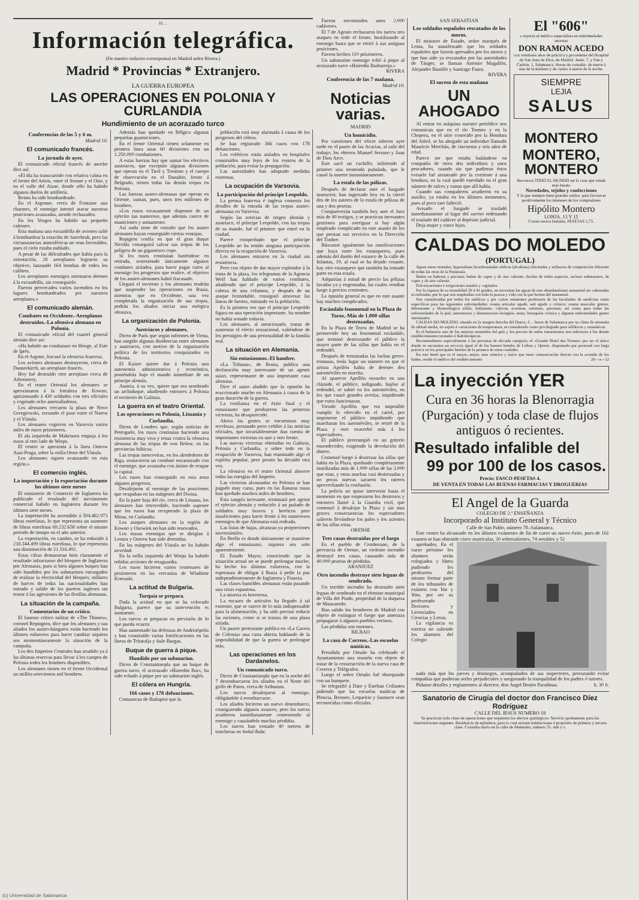El ...
Información telegráfica.
(De nuestro redactor-corresponsal en Madrid señor Rivera.)
Madrid * Provincias * Extranjero.
LA GUERRA EUROPEA
LAS OPERACIONES EN POLONIA Y CURLANDIA
Hundimiento de un acorazado turco
Conferencias de las 5 y 6 m.
Madrid 10.
El comunicado francés.
La jornada de ayer.
El comunicado oficial francés de anoche dice así:
«El día ha transcurrido con relativa calma en el frente del Artois, entre el Somne y el Oise, y en el valle del Aisne, donde sólo ha habido algunos duelos de artillería.
Reims ha sido bombardeado.
En el Argonne, cerca de Fontaine aux charmes, el enemigo intentó atacar nuestras posiciones avanzadas, siendo rechazados.
En los Vosgos ha habido un pequeño cañoneo.
Esta mañana una escuadrilla de aviones salió á bombardear la estación de Sarrebruk, pero las circunstancias atmosféricas no eran favorables, pues el cielo estaba nublado.
A pesar de las dificultades que había para la orientación, 28 aeroplanos lograron su objetivo, lanzando 164 bombas de todos los calibres.
Los aeroplanos enemigos intentaron detener á la escuadrilla, sin conseguirlo.
Fueron provocados varios incendios en los lugares bombardeados por nuestros aeroplanos.»
El comunicado alemán.
Combates en Occidente.-Aeroplanos destruídos.-La ofensiva alemana en Polonia.
El comunicado oficial del cuartel general alemán dice así:
«Ha habido un combatazo en Hooge, al Este de Iprés.
En el Argone, fracasó la ofensiva francesa.
Los aviones alemanes destruyeron, cerca de Dannerkirch, un aeroplano francés.
Hoy fué destruído otro aeroplano cerca de Arbonniery.
En el teatro Oriental los alemanes se aproximaron á la fortaleza de Kowno, aprisionando á 430 soldados con tres oficiales y cogiendo ocho ametralladoras.
Los alemanes cercaron la plaza de Novo Georgiewski, cerrando el paso entre el Narew y el Vístula.
Los alemanes cogieron en Varsovia varios miles de rusos prisioneros.
El ala izquierda de Makensen empuja á los rusos al otro lado de Wiepz.
El centro se aproxima á la línea Ostrow Ausi-Praga, sobre la orilla Oeste del Vístula.
Los alemanes siguen avanzando en esta región.»
El comercio inglés.
La importación y la exportación durante los últimos siete meses
El ministerio de Comercio de Inglaterra ha publicado el resultado del movimiento comercial habido en Inglaterra durante los últimos siete meses.
La importación ha ascendido á 504.482.973 libras esterlinas, lo que representa un aumento de libras esterlinas 69.232.658 sobre el mismo periodo de tiempo en el año anterior.
La exportación, en cambio, se ha reducido á 218.344.499 libras esterlinas, lo que representa una disminución de 21.516.492.
Estas cifras demuestran bien claramente el resultado infructuoso del bloqueo de Inglaterra por Alemania, pues si bien algunos buques han sido hundidos por los submarinos encargados de realizar la efectividad del bloqueo, millares de barcos de todas las nacionalidades han entrado y salido de los puertos ingleses sin temor á las agresiones de las flotillas alemanas.
La situación de la campaña.
Comentarios de un crítico.
El famoso crítico militar de «The Thimes», coronel Repington, dice que los alemanes y sus aliados los austro-húngaros están haciendo los últimos esfuerzos para hacer cambiar siquiera sea momentáneamente la situación de la campaña.
Los dos Imperios Centrales han acudido ya á las últimas reservas para llevar á los campos de Polonia todos los hombres disponibles.
Los alemanes tienen en el frente Occidental un millón setecientos mil hombres.
Además han quedado en Bélgica algunas pequeñas guarniciones.
En el frente Oriental tienen solamente en primera linea unas 60 divisiones con un 1.250.000 combatientes.
A estas fuerzas hay que sumar los efectivos austriacos, que exceptúo algunas divisiones que operan en el Tirol y Trentino y el cuerpo de observación en el Danubio, frente á Belgrado, tienen todas las demás tropas en Polonia.
Las fuerzas austro-alemanas que operan en Oriente, suman, pues, unos tres millones de hombres.
»Los rusos escasamente disponen de un ejército tan numeroso, que además carece de municiones y armamento.
Así nada tiene de extraño que los austro alemanes hayan conseguido ciertas ventajas.
Repigton confía en que el gran duque Nicolás conseguirá salvar sus tropas de los peligros de un gigantesco copo.
Si los rusos continúan batiéndose en retirada, sosteniendo únicamente algunos combates aislados, para hacer pagar caros al enemigo los progresos que realice, el objetivo de los austro-alemanes habrá fracasado.
Llegará el invierno y los alemanes tendrán que suspender las operaciones en Rusia, mientras que en Occidente, una vez completada la organización de sus tropas, podrán los aliados iniciar una enérgica ofensiva.
La organización de Polonia.
Austriacos y alemanes.
Dicen de París que según informes de Viena, han surgido algunas disidencias entre alemanes y austriacos, con motivo de la organización política de los territorios conquistados en Polonia.
El Kaiser quiere dar á Polonia una autonomía administrativa y económica, poniéndola bajo el mando inmediato de un príncipe alemán.
Austria, á su vez, quiere que sea nombrado un archiduque, añadiendo entonces á Polonia el territorio de Galitzia.
La guerra en el teatro Oriental.
Las operaciones en Polonia, Lituania y Curlandia.
Dicen de Londres que, según noticias de Petrogado, los rusos continúan haciendo una resistencia muy viva y tenaz contra la ofensiva alemana de las tropas de von Below, en las provincias bálticas.
Las tropas moscovitas, en los alrededores de Riga, sostuvieron un combate encarnizado con el enemigo, que avanzaba con ánimo de ocupar la capital.
Los rusos han conseguido en esta zona algunos progresos.
Desalojaron al enemigo de las posiciones que ocupaban en las márgenes del Dwina.
En la parte baja del río, cerca de Lituana, los alemanes han retrocedido, haciendo suponer que los rusos han recuperado la plaza de Mitau, en Curlandia.
Los ataques alemanes en la región de Kowno y Osowiek no han sido renovados.
Los masas enemigas que se dirigían á Lomza y Ostrow han sido detenidas.
En las márgenes del Vístula no ha habido novedad.
En la orilla izquierda del Wiepz ha habido reñidas acciones de retaguardia.
Los rusos hicieron varios centenares de prisioneros en las cercanías de Wladimir Koroaski.
La actitud de Bulgaria.
Turquía se prepara.
Dada la actitud en que se ha colocado Bulgaria, parece que su intervención es inminente.
Los turcos se preparan en previsión de lo que pueda ocurrir.
Han aumentado las defensas de Andrinópolis y han construído varias fortificaciones en las líneas de Tchatalja y Sule-Burgas.
Buque de guerra á pique.
Hundido por un submarino.
Dicen de Constantinopla que un buque de guerra turco, el acorazado «Hairedin Bar», ha sido echado á pique por un submarino inglés.
El cólera en Hungría.
166 casos y 178 defunciones.
Comunican de Budapest que la
población está muy alarmada á causa de los progresos del cólera.
Se han registrado 366 casos con 178 defunciones.
Los coléricos están aislados en hospitales construídos muy lejos de los centros de la población, para evitar la propagación.
Las autoridades han adoptado medidas extremas.
La ocupación de Varsovia.
La participación del príncipe Leopoldo.
La prensa francesa é inglesa comenta los detalles de la entrada de las tropas austro-alemanas en Varsovia.
Según las noticias de origen alemán y austriaco, el príncipe Leopoldo, con las tropas de su mando, fué el primero que entró en la ciudad.
Parece comprobado que el príncipe Leopoldo no ha tenido ninguna participación directa en la ocupación de Varsovia.
Los alemanes entraron en la ciudad sin resistencia.
Pero con objeto de dar mayor esplendor á la toma de la plaza, los telegramas de la Agencia Wolf han hablado de varios combates, añadiendo que el príncipe Leopoldo, á la cabeza de una columna, y después de un ataque formidable, consiguió atravesar las líneas de fuertes, entrando en la población.
Es la primera vez que el príncipe Leopoldo figura en una operación importante. Su nombre no había sonado todavía.
Los alemanes, al mencionarle, tratan de aumentar el efecto sensacional, valiéndose de los prestigios de una personalidad de la familia real.
La situación en Alemania.
Sin entusiasmos.-El hambre.
«La Tribuna», de Roma, publica una declaración muy interesante de un agente suizo, representante de una importante casa alemana.
Dice el suizo aludido que la opinión ha reaccionado mucho en Alemania á causa de la gran duración de la guerra.
La confianza en el éxito final y el entusiasmo que produjeron las primeras victorias, ha desaparecido.
Ahora las gentes se encuentran muy recelosas, prestando poco crédito á las noticias oficiales, que invariablemente dan cuenta de importantes victorias en uno y otro frente.
Las nuevas victorias obtenidas en Galitzia, Polonia y Curlandia, y sobre todo en la ocupación de Varsovia, han reanimado algo el espíritu popular, pero pronto ha decaído otra vez.
La ofensiva en el teatro Oriental absorve todas las energías del Imperio.
Las victorias alcanzadas en Polonia se han pagado muy caras, pues en las llanuras rusas han quedado muchos miles de hombres.
Esta sangría incesante, terminará por agotar el ejército alemán y reducirlo á un puñado de soldados muy bravos y heróicos pero insuficientes para hacer frente á los numerosos enemigos de que Alemania está rodeada.
Las listas de bajas, alcanzan ya porporciones inverosímiles.
En Berlín es donde únicamente se mantiene algo el entusiasmo, siquiera sea solo aparentemente.
El Estado Mayor, conociendo que la situación actual no se puede prolongar mucho, ha hecho los últimos esfuerzos, con la esperanza de obligar á Rusia á pedir la paz independientemente de Inglaterra y Francia.
Las clases humildes alemanas están pasando una crisis espantosa.
La miseria es horrorosa.
La escasez de artículos ha llegado á tal extremo, que se carece de lo más indispensable para la alimentación, y ha sido preciso reducir las raciones, como si se tratara de una plaza sitiada.
Un pastor protestante publica en «La Gaceta de Colonia» una carta abierta hablando de la imposibilidad de que la guerra se prolongue más.
Las operaciones en los Dardanelos.
Un comunicado turco.
Dicen de Constantinopla que en la noche del 7 desembarcaron los aliados en el Norte del golfo de Paros, cerca de Ariburum.
Los turcos desalojaron al enemigo, obligándole á reembarcarse.
Los aliados hicieron un nuevo desembarco, consiguiendo algunos avances, pero los turcos acudieron inmediatamente conteniendo al enemigo y causándole muchas pérdidas.
Los turcos han tomado 40 metros de trincheras en Sedul-Bahr.
Fueron encontrados unos 2.000 cadáveres.
El 7 de Agosto rechazaron los turcos tres ataques en todo el frente, hostilizando al enemigo hasta que se retiró á sus antiguas posiciones.
Fueron hechos 110 prisioneros.
Un submarino enemigo echó á pique al acorazado turco «Hairedín Barbarroja.»
RIVERA
Conferencia de las 7 mañana.
Madrid 10.
Noticias varias.
MADRID
Un homicidio.
Por cuestiones del oficio riñeron ayer tarde en el paseo de las Acacias, al salir del trabajo, los obreros Manuel Serrano y Juan de Dios Arco.
Este sacó un cuchillo, infiriendo al primero una tremenda puñalada, que le causó la muerte instantáneamente.
La estafa de las pólizas.
Después de declarar ante el Juzgado instructor, han ingresado hoy en la cárcel dos de los autores de la estafa de pólizas de una y dos pesetas.
Comparecerán también hoy ante el Juez más de 40 testigos, y se practican incesantes gestiones para averiguar si hay algún empleado complicado en este asunto de los que prestan sus servicios en la Dirección del Timbre.
Búscanse igualmente las ramificaciones que haya entre los estanqueros, pues además del dueño del estanco de la calle de Infantas, 19, al cual se ha dejado cesante, hay otro estanquero que también ha tomado parte en esta estafa.
Adquirían á mitad de precio las pólizas lavadas ya y engomadas, las cuales vendían luego á precios corrientes.
La opinión general es que en este asunto hay muchos complicados.
Escándalo fenomenal en la Plaza de Toros.-Más de 1.000 sillas destrozadas.
En la Plaza de Toros de Madrid se ha promovido hoy un fenomenal escándalo, que terminó destrozando el público la mayor parte de las sillas que había en el redondel.
Después de terminadas las luchas greco-romanas, tenía lugar un número en que el artista Apollón había de detener dos automóviles en marcha.
Al aparecer Apollón envuelto en una clámide, el público, indignado, bajóse al redondel, se subió en los automóviles, en los que causó grandes averías, impidiendo que estos funcionaran.
Viendo Apollón que era imposible cumplir lo ofrecido en el cartel, por imponerse el público impidiendo que marcharan los automóviles, se retiró de la Plaza y esto exacerbó más á los espectadores.
El público prorrumpió en un griterío ensordecedor, exigiendo la devolución del dinero.
Comenzó luego á destrozar las sillas que había en la Plaza, quedando completamente inutilizadas más de 1.000 sillas de las 3.000 que eran, y otras muchas casi destrozadas y no pocas nuevas sacaron los rateros aprovechando la confusión.
La policía no quiso intervenir hasta el momento en que empezaron los destrozos y entonces llamó á la Guardia civil, que comenzó á desalojar la Plaza y sin mas graves consecuencias los espectadores salieron llevándose los palos y los asientos de las sillas rotas.
ORENSE
Tres casas destruídas por el fuego
En el pueblo de Cemborano, de la provincia de Orense, un violento incendio destruyó tres casas, causando más de 40.000 pesetas de pérdidas.
ARANJUEZ
Otro incendio destruye siete leguas de sembrado.
Un terrible incendio ha destruído siete leguas de sembrado en el término municipal de Villa del Prado, propiedad de la duquesa de Manzanedo.
Han salido los bomberos de Madrid con objeto de extinguir el fuego que amenaza propagarse á algunos pueblos vecinos.
Las pérdidas son enormes.
BILBAO
La casa de Correos.-Las escuelas naúticas.
Presidida por Ortuño ha celebrado el Ayuntamiento una reunión con objeto de tratar de la construcción de la nueva casa de Correos y Telégrafos.
Luego el señor Ortuño fué obsequiado con un banquete.
Se telegrafió á Dato y Esteban Collantes pidiendo que las escuelas naúticas de Plencia, Bermeo, Lequeitio y Santurce sean reconocidas como oficiales.
SAN SEBASTIAN
Los soldados españoles rescatados de los moros.
El ministro de Estado, señor marqués de Lema, ha manifestado que los soldados españoles que fueron apresados por los moros y que han sido ya rescatados por las autoridades de Tánger, se llaman Antonio Magallón, Alejandro Bustillo y Santiago Fanra.
RIVERA
El suceso de esta mañana
UN AHOGADO
Al entrar en máquina nuestro periódico nos comunican que en el río Tormes y en la Chopera, en el sitio conocido por la Hondura del Arbol, se ha ahogado un individuo llamado Mauricio Merchán, de cincuenta y seis años de edad.
Parece ser que estaba bañándose en compañía de otros dos individuos y unos pescadores, cuando sin que pudieran éstos evitarlo fué arrastrado por la corriente á una hondura, en la cual quedó enredado en el gran número de raíces y ramas que allí había.
Cuando sus compañeros acudieron en su auxilio, ya estaba en los últimos momentos, pues al poco rato falleció.
Avisado el Juzgado se trasladó inmediatamente al lugar del suceso ordenando el traslado del cadáver al depósito judicial.
Deja mujer y cinco hijos.
El "606"
o inyecta el médico especialista en enfermedades secretas
DON RAMON ACEDO
con veintiseis años de práctica y procedente del Hospital de San Juan de Dios, de Madrid. Jesús, 7, y Pan y Carbón, 1, Salamanca. Horas de consulta: de nueve á una de la mañana y de cuatro á nueve de la noche.
SIEMPRE
LEJIA
SALUS
MONTERO
MONTERO, MONTERO
Reconoce TODO EL MUNDO ser la casa que vende más barato
Novedades, tejidos y confecciones
Y la que siempre tiene grandes saldos. para favorecer positivamente los intereses de los compradores
Hipólito Montero
LONJA, 13 Y 15
Corsés rectos fantasía, PESETAS 1,75.
CALDAS DO MOLEDO
(PORTUGAL)
Aguas meso termales, hyposalinas bicarbonatadas sódicas (alcalinas) silicatadas y sulfureas de composición diferente de todas las otras de la Península.
Baños en bañeras y piscinas; baños de vapor y de aire caliente; duchas de todas especies, incluso submarinos, de vapor y de aire caliente.
Pulverizaciones é irrigaciones nasales y vaginales.
Por la riqueza de su termalidad 29 á 41 grados, no necesitan las aguas de este abundantísimo manantial ser calentadas ni enfriadas, por lo que son empleadas con toda la pureza y vida con la que brotan del manantial.
Son consideradas por todos los médicos y por varios eminentes profesores de las facultades de medicina como específicas para las siguientes enfermedades: reuma articular agudo, sub agudo y crónico; reuma muscular gotoso, deformante y blenorrhagico sífilis, linfatismo, ciáticas, eczemas, eritemas, psoriasis, así como para todas las enfermedades de la piel, amonorreas y dismenorreas laringitis, asma, bronquitis crónica y algunas enfermedades gastro intestinales.
CALDAS DO MOLEDO, situado en la margen derecha del Duero, á ... horas de Salamanca por su clima de montaña de altitud media, no sujeto á variaciones de temperatura, es considerado como privilegiado para sifilíticos y reumáticos.
Es el balneario uno de los mejores montados del país y los precios de todos tratamientos son inferiores á los demás establecimientos termales é hidroterápicos.
Recomendamos especialmente á las personas de elevada categoría, el «Grande Hotel das Termas» por ser el único donde se encuentra un servicio igual al de los buenos hoteles de Lisboa y Oporto, dispensado por personal con larga práctica en los principales hoteles de la primera de estas ciudades.
En este hotel que es el mayor, mejor, mas céntrico y único que tiene comunicación directa con la avenida de los baños, reside el médico del establecimiento 20—a—12
La inyección YER
Cura en 36 horas la Blenorragia (Purgación) y toda clase de flujos antiguos ó recientes.
Resultado infalible del
99 por 100 de los casos.
Precio: FASCO PESETAS 4.
DE VENTA EN TODAS LAS BUENAS FARMACIAS Y DROGUERIAS
El Angel de la Guarda
COLEGIO DE 2.ª ENSEÑANZA
Incorporado al Instituto General y Técnico
Calle de San Pablo, número 78.-Salamanca.
Este centro ha alcanzado en los últimos exámenes de fin de curso un nuevo éxito, pues de 161 examen se han obtenido cinco matrículas, 30 sobresalientes, 74 notables y 52
aprobados. En el curso próximo los alumnos serán colegiados y libres pudiendo los profesores del mismo formar parte de los tribunales de exámen con Voz y Voto, por ser su profesorado Doctores y Licenciados en Ciencias y Letras.
La vigilancia es estricta no saliendo los alumnos del Colegio
nada más que los jueves y domingos, acompañados de sus inspectores, procurando evitar compañías que pudieran serles perjudiciales y asegurando la tranquilidad de los padres ó tutores.
Pídanse detalles y reglamentos al director, don Angel Benito Paradinas. h. 30 S.
Sanatorio de Cirugía del doctor don Francisco Díez Rodríguez
CALLE DEL JESUS NUMERO 18
Se practican toda clase de operaciones que requieren los efectos quirúrgicos. Servicio permanente para las intervenciones urgentes. Residencia de enfermos, para lo cual existen habitaciones á propósito de primera y tercera clase. Consulta diaria en la calle de Melendez, número 31. mls y s.
(c) Universidad de Salamanca